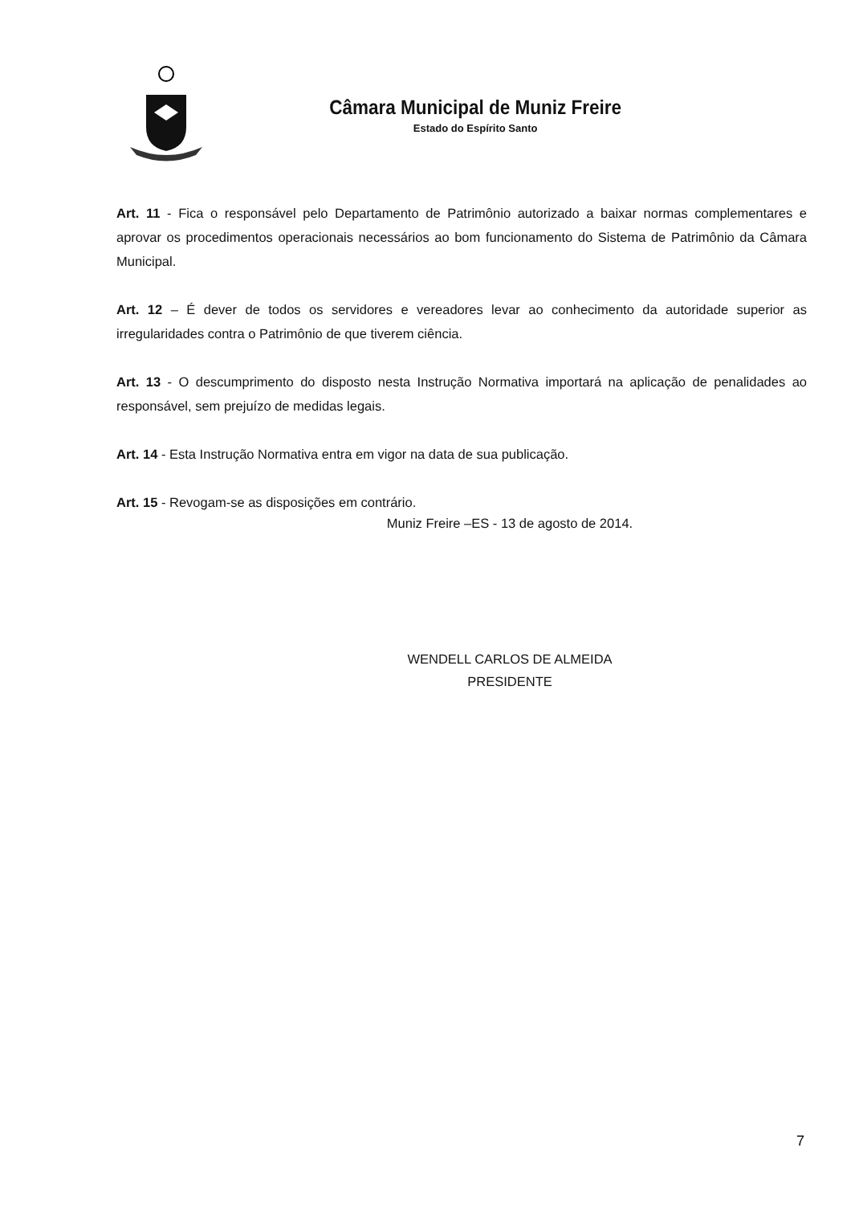Câmara Municipal de Muniz Freire
Estado do Espírito Santo
Art. 11 - Fica o responsável pelo Departamento de Patrimônio autorizado a baixar normas complementares e aprovar os procedimentos operacionais necessários ao bom funcionamento do Sistema de Patrimônio da Câmara Municipal.
Art. 12 – É dever de todos os servidores e vereadores levar ao conhecimento da autoridade superior as irregularidades contra o Patrimônio de que tiverem ciência.
Art. 13 - O descumprimento do disposto nesta Instrução Normativa importará na aplicação de penalidades ao responsável, sem prejuízo de medidas legais.
Art. 14 - Esta Instrução Normativa entra em vigor na data de sua publicação.
Art. 15 - Revogam-se as disposições em contrário.
Muniz Freire –ES - 13 de agosto de 2014.
WENDELL CARLOS DE ALMEIDA
PRESIDENTE
7